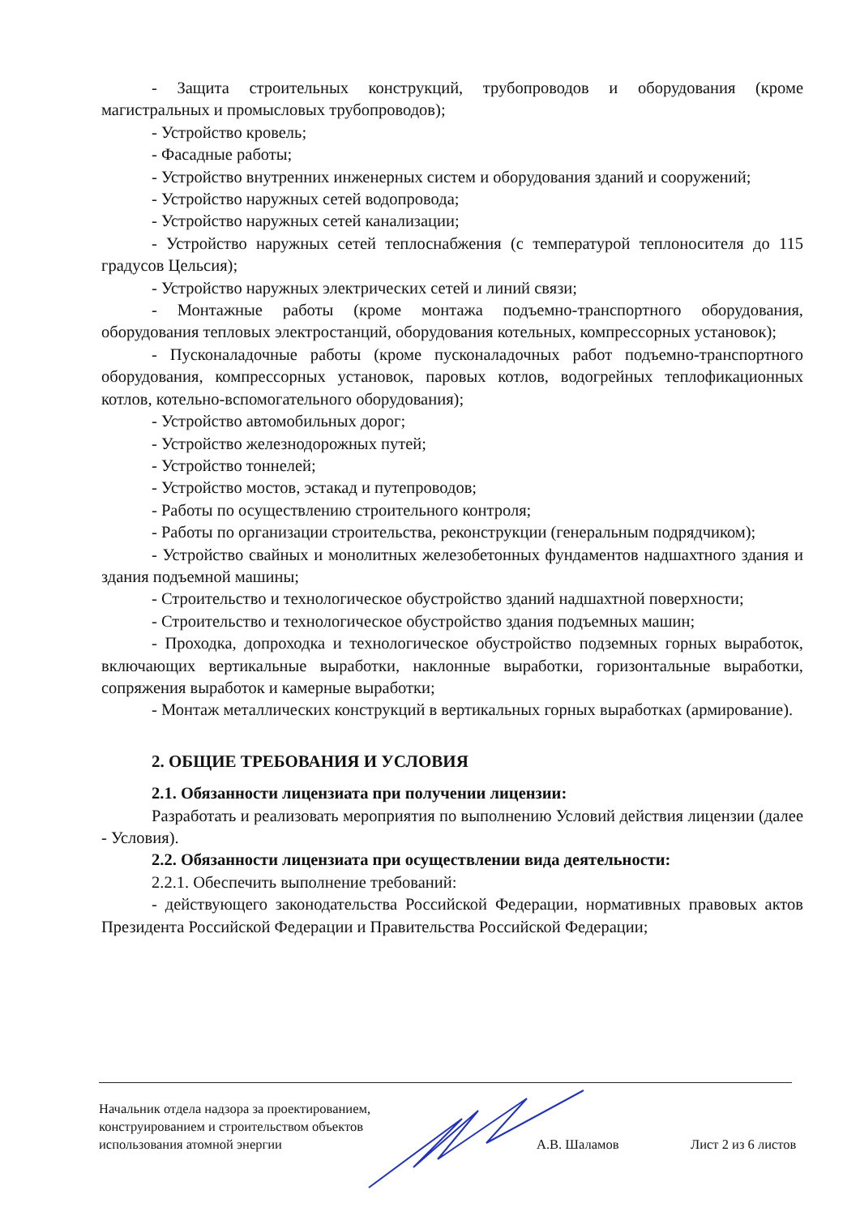- Защита строительных конструкций, трубопроводов и оборудования (кроме магистральных и промысловых трубопроводов);
- Устройство кровель;
- Фасадные работы;
- Устройство внутренних инженерных систем и оборудования зданий и сооружений;
- Устройство наружных сетей водопровода;
- Устройство наружных сетей канализации;
- Устройство наружных сетей теплоснабжения (с температурой теплоносителя до 115 градусов Цельсия);
- Устройство наружных электрических сетей и линий связи;
- Монтажные работы (кроме монтажа подъемно-транспортного оборудования, оборудования тепловых электростанций, оборудования котельных, компрессорных установок);
- Пусконаладочные работы (кроме пусконаладочных работ подъемно-транспортного оборудования, компрессорных установок, паровых котлов, водогрейных теплофикационных котлов, котельно-вспомогательного оборудования);
- Устройство автомобильных дорог;
- Устройство железнодорожных путей;
- Устройство тоннелей;
- Устройство мостов, эстакад и путепроводов;
- Работы по осуществлению строительного контроля;
- Работы по организации строительства, реконструкции (генеральным подрядчиком);
- Устройство свайных и монолитных железобетонных фундаментов надшахтного здания и здания подъемной машины;
- Строительство и технологическое обустройство зданий надшахтной поверхности;
- Строительство и технологическое обустройство здания подъемных машин;
- Проходка, допроходка и технологическое обустройство подземных горных выработок, включающих вертикальные выработки, наклонные выработки, горизонтальные выработки, сопряжения выработок и камерные выработки;
- Монтаж металлических конструкций в вертикальных горных выработках (армирование).
2. ОБЩИЕ ТРЕБОВАНИЯ И УСЛОВИЯ
2.1. Обязанности лицензиата при получении лицензии:
Разработать и реализовать мероприятия по выполнению Условий действия лицензии (далее - Условия).
2.2. Обязанности лицензиата при осуществлении вида деятельности:
2.2.1. Обеспечить выполнение требований:
- действующего законодательства Российской Федерации, нормативных правовых актов Президента Российской Федерации и Правительства Российской Федерации;
Начальник отдела надзора за проектированием,
конструированием и строительством объектов
использования атомной энергии
А.В. Шаламов Лист 2 из 6 листов